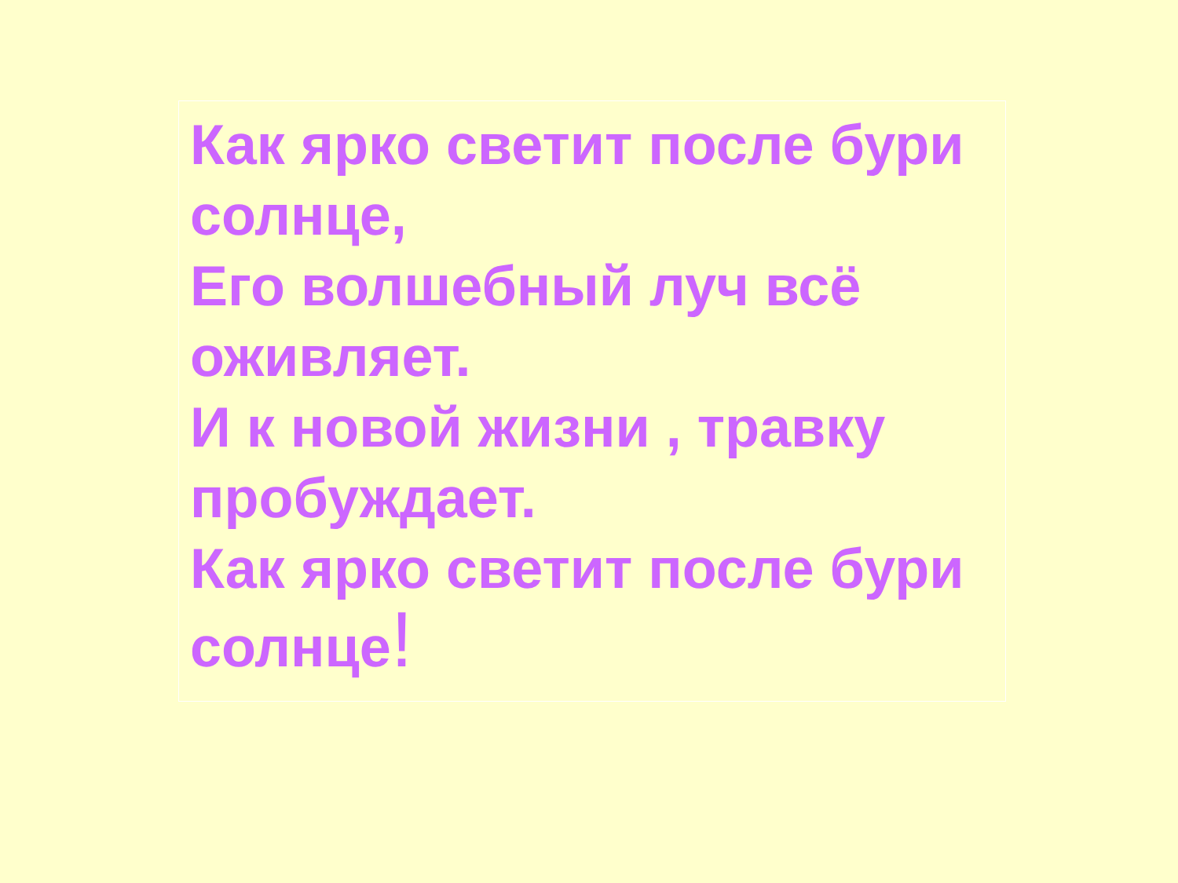Как ярко светит после бури солнце,
Его волшебный луч всё оживляет.
И к новой жизни , травку пробуждает.
Как ярко светит после бури солнце!